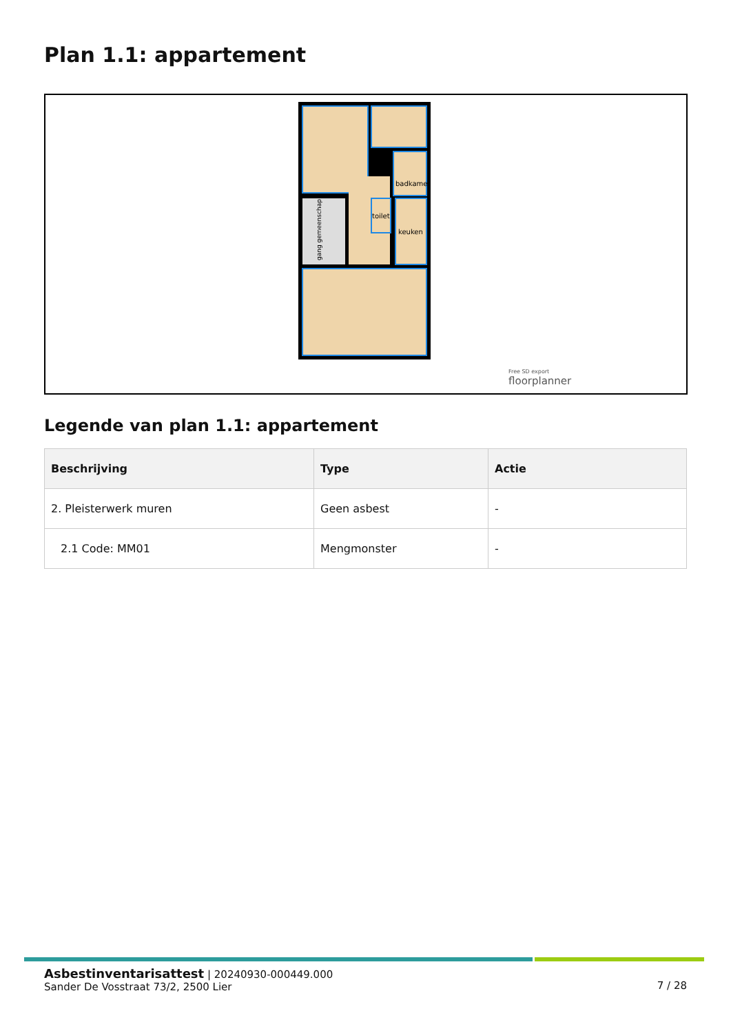Plan 1.1: appartement
badkamer
toilet
keuken
gang gemeenschap
Free SD export
floorplanner
Legende van plan 1.1: appartement
| Beschrijving | Type | Actie |
| --- | --- | --- |
| 2. Pleisterwerk muren | Geen asbest | - |
| 2.1 Code: MM01 | Mengmonster | - |
Asbestinventarisattest | 20240930-000449.000
Sander De Vosstraat 73/2, 2500 Lier
7 / 28